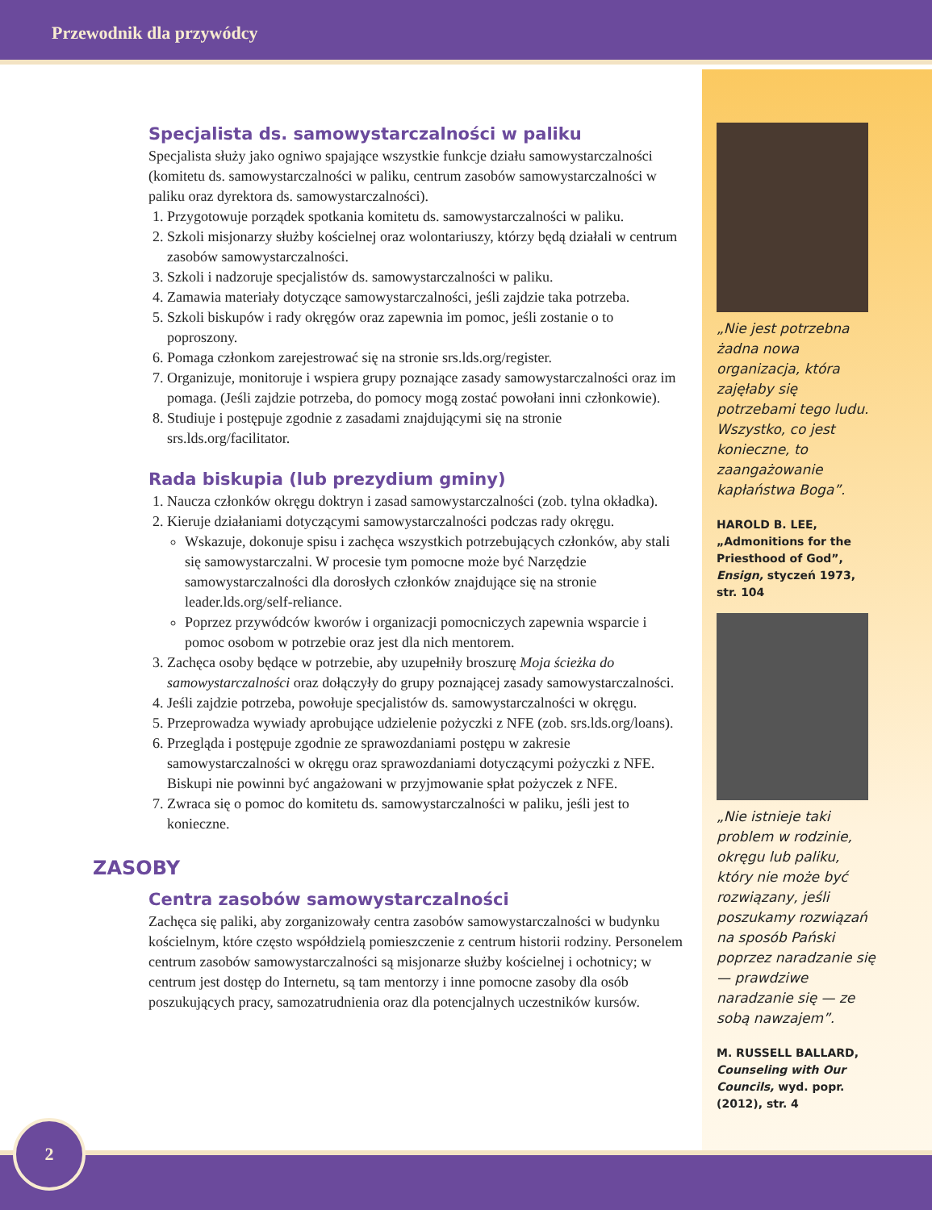Przewodnik dla przywódcy
Specjalista ds. samowystarczalności w paliku
Specjalista służy jako ogniwo spajające wszystkie funkcje działu samowystarczalności (komitetu ds. samowystarczalności w paliku, centrum zasobów samowystarczalności w paliku oraz dyrektora ds. samowystarczalności).
1. Przygotowuje porządek spotkania komitetu ds. samowystarczalności w paliku.
2. Szkoli misjonarzy służby kościelnej oraz wolontariuszy, którzy będą działali w centrum zasobów samowystarczalności.
3. Szkoli i nadzoruje specjalistów ds. samowystarczalności w paliku.
4. Zamawia materiały dotyczące samowystarczalności, jeśli zajdzie taka potrzeba.
5. Szkoli biskupów i rady okręgów oraz zapewnia im pomoc, jeśli zostanie o to poproszony.
6. Pomaga członkom zarejestrować się na stronie srs.lds.org/register.
7. Organizuje, monitoruje i wspiera grupy poznające zasady samowystarczalności oraz im pomaga. (Jeśli zajdzie potrzeba, do pomocy mogą zostać powołani inni członkowie).
8. Studiuje i postępuje zgodnie z zasadami znajdującymi się na stronie srs.lds.org/facilitator.
Rada biskupia (lub prezydium gminy)
1. Naucza członków okręgu doktryn i zasad samowystarczalności (zob. tylna okładka).
2. Kieruje działaniami dotyczącymi samowystarczalności podczas rady okręgu.
Wskazuje, dokonuje spisu i zachęca wszystkich potrzebujących członków, aby stali się samowystarczalni. W procesie tym pomocne może być Narzędzie samowystarczalności dla dorosłych członków znajdujące się na stronie leader.lds.org/self-reliance.
Poprzez przywódców kworów i organizacji pomocniczych zapewnia wsparcie i pomoc osobom w potrzebie oraz jest dla nich mentorem.
3. Zachęca osoby będące w potrzebie, aby uzupełniły broszurę Moja ścieżka do samowystarczalności oraz dołączyły do grupy poznającej zasady samowystarczalności.
4. Jeśli zajdzie potrzeba, powołuje specjalistów ds. samowystarczalności w okręgu.
5. Przeprowadza wywiady aprobujące udzielenie pożyczki z NFE (zob. srs.lds.org/loans).
6. Przegląda i postępuje zgodnie ze sprawozdaniami postępu w zakresie samowystarczalności w okręgu oraz sprawozdaniami dotyczącymi pożyczki z NFE. Biskupi nie powinni być angażowani w przyjmowanie spłat pożyczek z NFE.
7. Zwraca się o pomoc do komitetu ds. samowystarczalności w paliku, jeśli jest to konieczne.
ZASOBY
Centra zasobów samowystarczalności
Zachęca się paliki, aby zorganizowały centra zasobów samowystarczalności w budynku kościelnym, które często współdzielą pomieszczenie z centrum historii rodziny. Personelem centrum zasobów samowystarczalności są misjonarze służby kościelnej i ochotnicy; w centrum jest dostęp do Internetu, są tam mentorzy i inne pomocne zasoby dla osób poszukujących pracy, samozatrudnienia oraz dla potencjalnych uczestników kursów.
„Nie jest potrzebna żadna nowa organizacja, która zajęłaby się potrzebami tego ludu. Wszystko, co jest konieczne, to zaangażowanie kapłaństwa Boga”.
HAROLD B. LEE, „Admonitions for the Priesthood of God”, Ensign, styczeń 1973, str. 104
„Nie istnieje taki problem w rodzinie, okręgu lub paliku, który nie może być rozwiązany, jeśli poszukamy rozwiązań na sposób Pański poprzez naradzanie się — prawdziwe naradzanie się — ze sobą nawzajem”.
M. RUSSELL BALLARD, Counseling with Our Councils, wyd. popr. (2012), str. 4
2